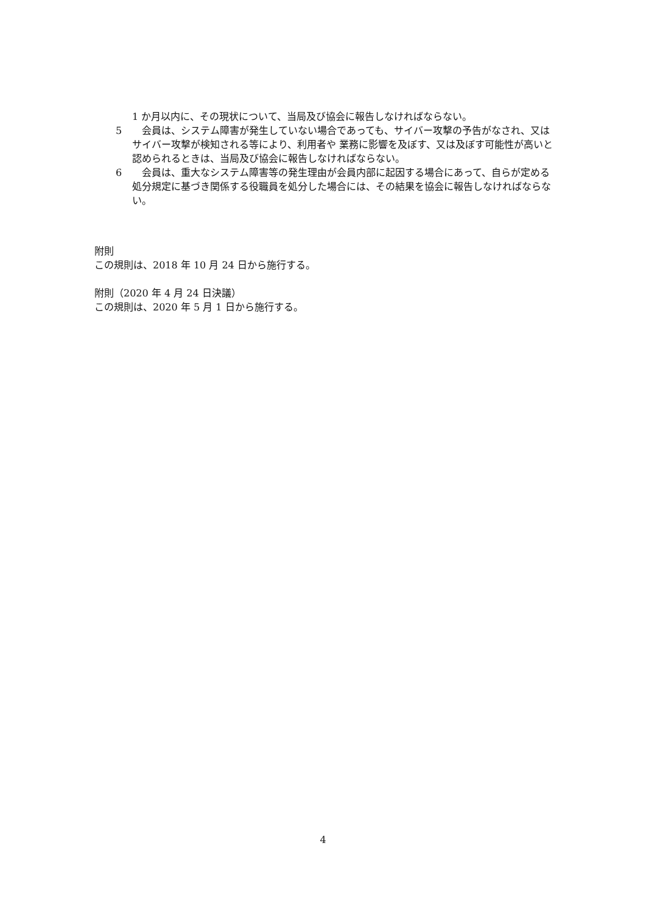1 か月以内に、その現状について、当局及び協会に報告しなければならない。
5　会員は、システム障害が発生していない場合であっても、サイバー攻撃の予告がなされ、又はサイバー攻撃が検知される等により、利用者や 業務に影響を及ぼす、又は及ぼす可能性が高いと認められるときは、当局及び協会に報告しなければならない。
6　会員は、重大なシステム障害等の発生理由が会員内部に起因する場合にあって、自らが定める処分規定に基づき関係する役職員を処分した場合には、その結果を協会に報告しなければならない。
附則
この規則は、2018 年 10 月 24 日から施行する。
附則（2020 年 4 月 24 日決議）
この規則は、2020 年 5 月 1 日から施行する。
4